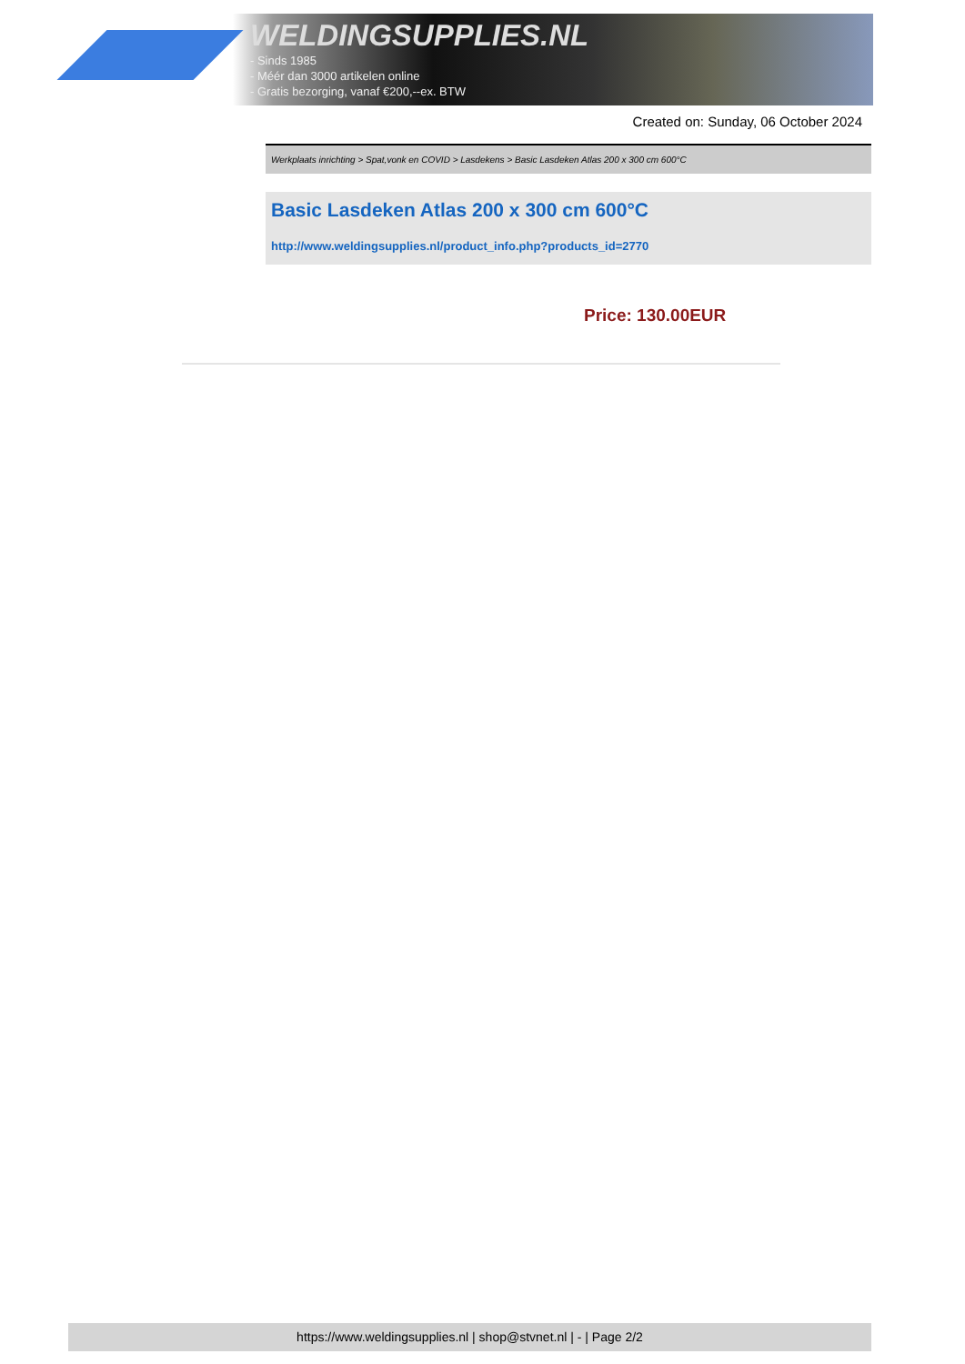WELDINGSUPPLIES.NL
- Sinds 1985
- Méér dan 3000 artikelen online
- Gratis bezorging, vanaf €200,--ex. BTW
Created on: Sunday, 06 October 2024
Werkplaats inrichting > Spat,vonk en COVID > Lasdekens > Basic Lasdeken Atlas 200 x 300 cm 600°C
Basic Lasdeken Atlas 200 x 300 cm 600°C
http://www.weldingsupplies.nl/product_info.php?products_id=2770
Price: 130.00EUR
https://www.weldingsupplies.nl | shop@stvnet.nl | - | Page 2/2